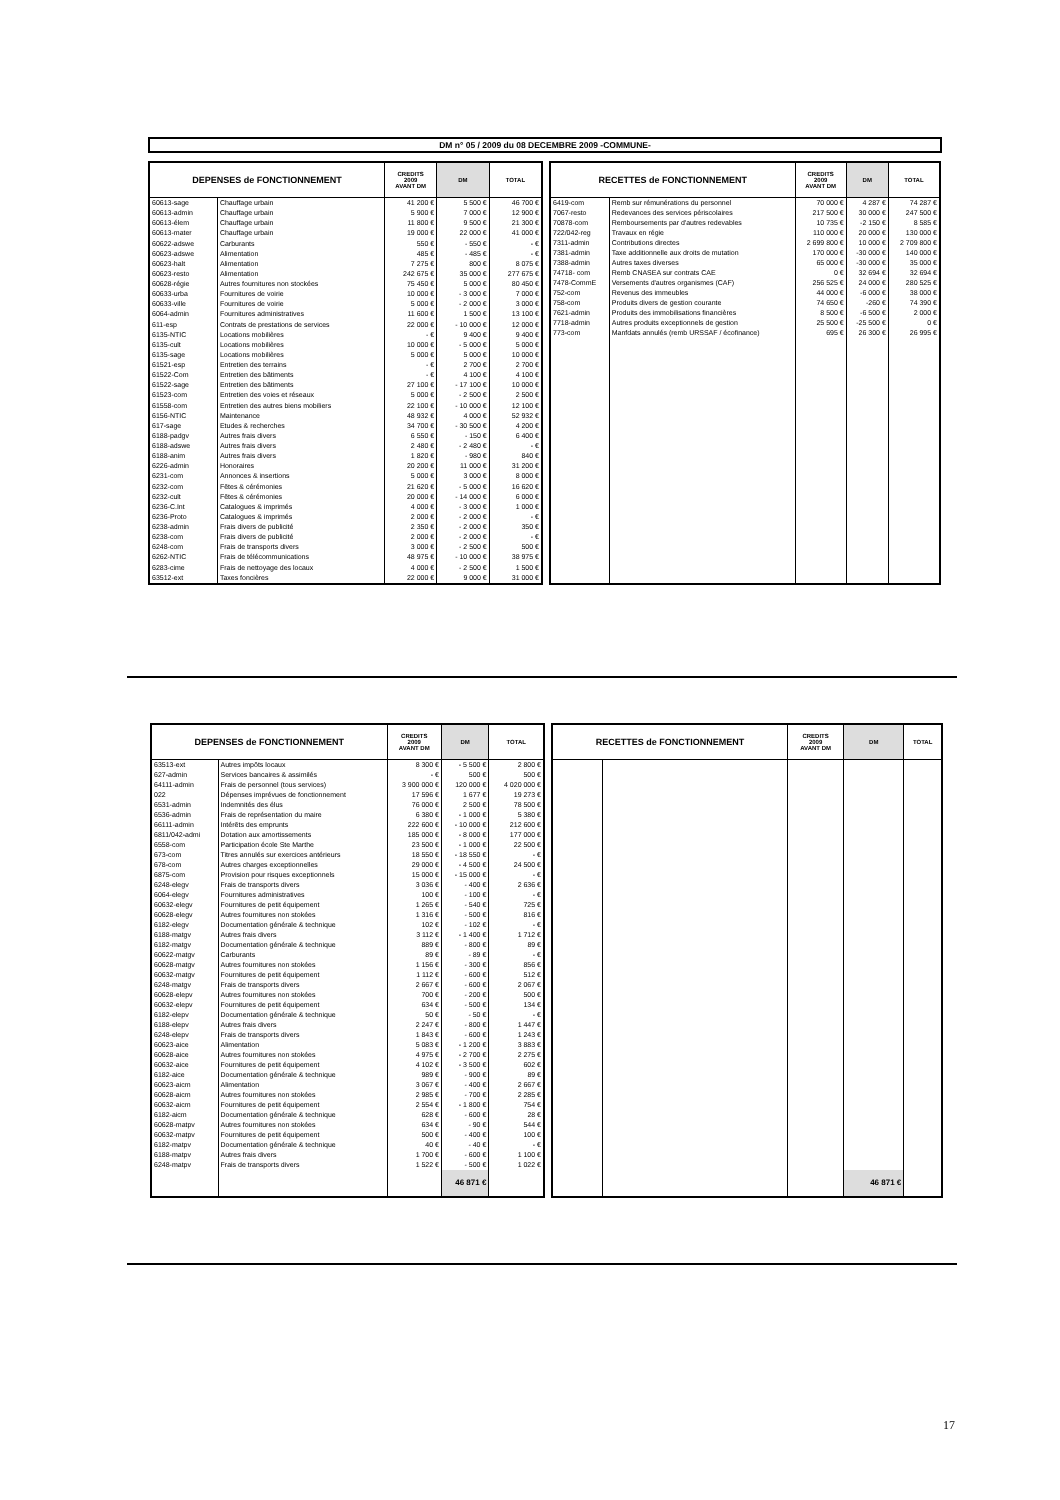DM n° 05 / 2009 du 08 DECEMBRE 2009 -COMMUNE-
| DEPENSES de FONCTIONNEMENT | | CREDITS 2009 AVANT DM | DM | TOTAL |
| --- | --- | --- | --- | --- |
| 60613-sage | Chauffage urbain | 41 200 € | 5 500 € | 46 700 € |
| 60613-admin | Chauffage urbain | 5 900 € | 7 000 € | 12 900 € |
| 60613-élem | Chauffage urbain | 11 800 € | 9 500 € | 21 300 € |
| 60613-mater | Chauffage urbain | 19 000 € | 22 000 € | 41 000 € |
| 60622-adswe | Carburants | 550 € | - 550 € | - € |
| 60623-adswe | Alimentation | 485 € | - 485 € | - € |
| 60623-halt | Alimentation | 7 275 € | 800 € | 8 075 € |
| 60623-resto | Alimentation | 242 675 € | 35 000 € | 277 675 € |
| 60628-régie | Autres fournitures non stockées | 75 450 € | 5 000 € | 80 450 € |
| 60633-urba | Fournitures de voirie | 10 000 € | - 3 000 € | 7 000 € |
| 60633-ville | Fournitures de voirie | 5 000 € | - 2 000 € | 3 000 € |
| 6064-admin | Fournitures administratives | 11 600 € | 1 500 € | 13 100 € |
| 611-esp | Contrats de prestations de services | 22 000 € | - 10 000 € | 12 000 € |
| 6135-NTIC | Locations mobilières | - € | 9 400 € | 9 400 € |
| 6135-cult | Locations mobilières | 10 000 € | - 5 000 € | 5 000 € |
| 6135-sage | Locations mobilières | 5 000 € | 5 000 € | 10 000 € |
| 61521-esp | Entretien des terrains | - € | 2 700 € | 2 700 € |
| 61522-Com | Entretien des bâtiments | - € | 4 100 € | 4 100 € |
| 61522-sage | Entretien des bâtiments | 27 100 € | - 17 100 € | 10 000 € |
| 61523-com | Entretien des voies et réseaux | 5 000 € | - 2 500 € | 2 500 € |
| 61558-com | Entretien des autres biens mobiliers | 22 100 € | - 10 000 € | 12 100 € |
| 6156-NTIC | Maintenance | 48 932 € | 4 000 € | 52 932 € |
| 617-sage | Etudes & recherches | 34 700 € | - 30 500 € | 4 200 € |
| 6188-padgv | Autres frais divers | 6 550 € | - 150 € | 6 400 € |
| 6188-adswe | Autres frais divers | 2 480 € | - 2 480 € | - € |
| 6188-anim | Autres frais divers | 1 820 € | - 980 € | 840 € |
| 6226-admin | Honoraires | 20 200 € | 11 000 € | 31 200 € |
| 6231-com | Annonces & insertions | 5 000 € | 3 000 € | 8 000 € |
| 6232-com | Fêtes & cérémonies | 21 620 € | - 5 000 € | 16 620 € |
| 6232-cult | Fêtes & cérémonies | 20 000 € | - 14 000 € | 6 000 € |
| 6236-C.Int | Catalogues & imprimés | 4 000 € | - 3 000 € | 1 000 € |
| 6236-Proto | Catalogues & imprimés | 2 000 € | - 2 000 € | - € |
| 6238-admin | Frais divers de publicité | 2 350 € | - 2 000 € | 350 € |
| 6238-com | Frais divers de publicité | 2 000 € | - 2 000 € | - € |
| 6248-com | Frais de transports divers | 3 000 € | - 2 500 € | 500 € |
| 6262-NTIC | Frais de télécommunications | 48 975 € | - 10 000 € | 38 975 € |
| 6283-cime | Frais de nettoyage des locaux | 4 000 € | - 2 500 € | 1 500 € |
| 63512-ext | Taxes foncières | 22 000 € | 9 000 € | 31 000 € |
| RECETTES de FONCTIONNEMENT | | CREDITS 2009 AVANT DM | DM | TOTAL |
| --- | --- | --- | --- | --- |
| 6419-com | Remb sur rémunérations du personnel | 70 000 € | 4 287 € | 74 287 € |
| 7067-resto | Redevances des services périscolaires | 217 500 € | 30 000 € | 247 500 € |
| 70878-com | Remboursements par d'autres redevables | 10 735 € | -2 150 € | 8 585 € |
| 722/042-reg | Travaux en régie | 110 000 € | 20 000 € | 130 000 € |
| 7311-admin | Contributions directes | 2 699 800 € | 10 000 € | 2 709 800 € |
| 7381-admin | Taxe additionnelle aux droits de mutation | 170 000 € | -30 000 € | 140 000 € |
| 7388-admin | Autres taxes diverses | 65 000 € | -30 000 € | 35 000 € |
| 74718- com | Remb CNASEA sur contrats CAE | 0 € | 32 694 € | 32 694 € |
| 7478-CommE | Versements d'autres organismes (CAF) | 256 525 € | 24 000 € | 280 525 € |
| 752-com | Revenus des immeubles | 44 000 € | -6 000 € | 38 000 € |
| 758-com | Produits divers de gestion courante | 74 650 € | -260 € | 74 390 € |
| 7621-admin | Produits des immobilisations financières | 8 500 € | -6 500 € | 2 000 € |
| 7718-admin | Autres produits exceptionnels de gestion | 25 500 € | -25 500 € | 0 € |
| 773-com | Manfdats annulés (remb URSSAF / écofinance) | 695 € | 26 300 € | 26 995 € |
| DEPENSES de FONCTIONNEMENT | | CREDITS 2009 AVANT DM | DM | TOTAL |
| --- | --- | --- | --- | --- |
| 63513-ext | Autres impôts locaux | 8 300 € | - 5 500 € | 2 800 € |
| 627-admin | Services bancaires & assimilés | - € | 500 € | 500 € |
| 64111-admin | Frais de personnel (tous services) | 3 900 000 € | 120 000 € | 4 020 000 € |
| 022 | Dépenses imprévues de fonctionnement | 17 596 € | 1 677 € | 19 273 € |
| 6531-admin | Indemnités des élus | 76 000 € | 2 500 € | 78 500 € |
| 6536-admin | Frais de représentation du maire | 6 380 € | - 1 000 € | 5 380 € |
| 66111-admin | Intérêts des emprunts | 222 600 € | - 10 000 € | 212 600 € |
| 6811/042-admi | Dotation aux amortissements | 185 000 € | - 8 000 € | 177 000 € |
| 6558-com | Participation école Ste Marthe | 23 500 € | - 1 000 € | 22 500 € |
| 673-com | Titres annulés sur exercices antérieurs | 18 550 € | - 18 550 € | - € |
| 678-com | Autres charges exceptionnelles | 29 000 € | - 4 500 € | 24 500 € |
| 6875-com | Provision pour risques exceptionnels | 15 000 € | - 15 000 € | - € |
| 6248-elegv | Frais de transports divers | 3 036 € | - 400 € | 2 636 € |
| 6064-elegv | Fournitures administratives | 100 € | - 100 € | - € |
| 60632-elegv | Fournitures de petit équipement | 1 265 € | - 540 € | 725 € |
| 60628-elegv | Autres fournitures non stokées | 1 316 € | - 500 € | 816 € |
| 6182-elegv | Documentation générale & technique | 102 € | - 102 € | - € |
| 6188-matgv | Autres frais divers | 3 112 € | - 1 400 € | 1 712 € |
| 6182-matgv | Documentation générale & technique | 889 € | - 800 € | 89 € |
| 60622-matgv | Carburants | 89 € | - 89 € | - € |
| 60628-matgv | Autres fournitures non stokées | 1 156 € | - 300 € | 856 € |
| 60632-matgv | Fournitures de petit équipement | 1 112 € | - 600 € | 512 € |
| 6248-matgv | Frais de transports divers | 2 667 € | - 600 € | 2 067 € |
| 60628-elepv | Autres fournitures non stokées | 700 € | - 200 € | 500 € |
| 60632-elepv | Fournitures de petit équipement | 634 € | - 500 € | 134 € |
| 6182-elepv | Documentation générale & technique | 50 € | - 50 € | - € |
| 6188-elepv | Autres frais divers | 2 247 € | - 800 € | 1 447 € |
| 6248-elepv | Frais de transports divers | 1 843 € | - 600 € | 1 243 € |
| 60623-aice | Alimentation | 5 083 € | - 1 200 € | 3 883 € |
| 60628-aice | Autres fournitures non stokées | 4 975 € | - 2 700 € | 2 275 € |
| 60632-aice | Fournitures de petit équipement | 4 102 € | - 3 500 € | 602 € |
| 6182-aice | Documentation générale & technique | 989 € | - 900 € | 89 € |
| 60623-aicm | Alimentation | 3 067 € | - 400 € | 2 667 € |
| 60628-aicm | Autres fournitures non stokées | 2 985 € | - 700 € | 2 285 € |
| 60632-aicm | Fournitures de petit équipement | 2 554 € | - 1 800 € | 754 € |
| 6182-aicm | Documentation générale & technique | 628 € | - 600 € | 28 € |
| 60628-matpv | Autres fournitures non stokées | 634 € | - 90 € | 544 € |
| 60632-matpv | Fournitures de petit équipement | 500 € | - 400 € | 100 € |
| 6182-matpv | Documentation générale & technique | 40 € | - 40 € | - € |
| 6188-matpv | Autres frais divers | 1 700 € | - 600 € | 1 100 € |
| 6248-matpv | Frais de transports divers | 1 522 € | - 500 € | 1 022 € |
| | | | 46 871 € | |
| RECETTES de FONCTIONNEMENT | | CREDITS 2009 AVANT DM | DM | TOTAL |
| --- | --- | --- | --- | --- |
| | | | 46 871 € | |
17